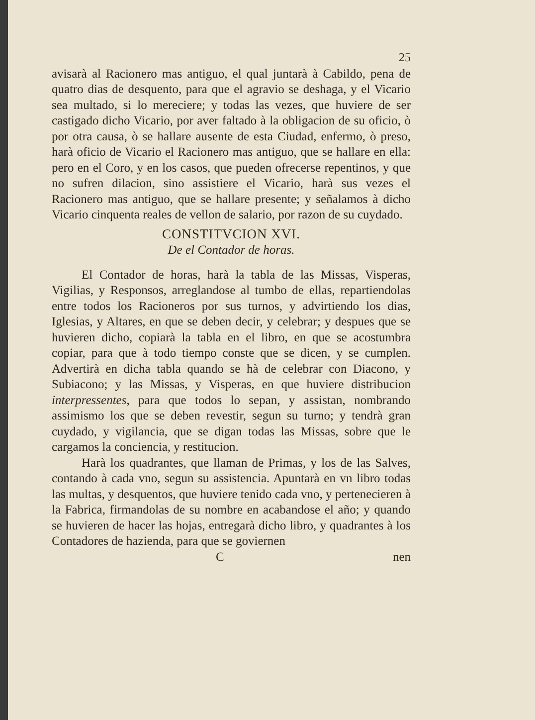25
avisarà al Racionero mas antiguo, el qual juntarà à Cabildo, pena de quatro dias de desquento, para que el agravio se deshaga, y el Vicario sea multado, si lo mereciere; y todas las vezes, que huviere de ser castigado dicho Vicario, por aver faltado à la obligacion de su oficio, ò por otra causa, ò se hallare ausente de esta Ciudad, enfermo, ò preso, harà oficio de Vicario el Racionero mas antiguo, que se hallare en ella: pero en el Coro, y en los casos, que pueden ofrecerse repentinos, y que no sufren dilacion, sino assistiere el Vicario, harà sus vezes el Racionero mas antiguo, que se hallare presente; y señalamos à dicho Vicario cinquenta reales de vellon de salario, por razon de su cuydado.
CONSTITVCION XVI.
De el Contador de horas.
El Contador de horas, harà la tabla de las Missas, Visperas, Vigilias, y Responsos, arreglandose al tumbo de ellas, repartiendolas entre todos los Racioneros por sus turnos, y advirtiendo los dias, Iglesias, y Altares, en que se deben decir, y celebrar; y despues que se huvieren dicho, copiarà la tabla en el libro, en que se acostumbra copiar, para que à todo tiempo conste que se dicen, y se cumplen. Advertirà en dicha tabla quando se hà de celebrar con Diacono, y Subiacono; y las Missas, y Visperas, en que huviere distribucion interpressentes, para que todos lo sepan, y assistan, nombrando assimismo los que se deben revestir, segun su turno; y tendrà gran cuydado, y vigilancia, que se digan todas las Missas, sobre que le cargamos la conciencia, y restitucion.
Harà los quadrantes, que llaman de Primas, y los de las Salves, contando à cada vno, segun su assistencia. Apuntarà en vn libro todas las multas, y desquentos, que huviere tenido cada vno, y pertenecieren à la Fabrica, firmandolas de su nombre en acabandose el año; y quando se huvieren de hacer las hojas, entregarà dicho libro, y quadrantes à los Contadores de hazienda, para que se goviernen
C nen